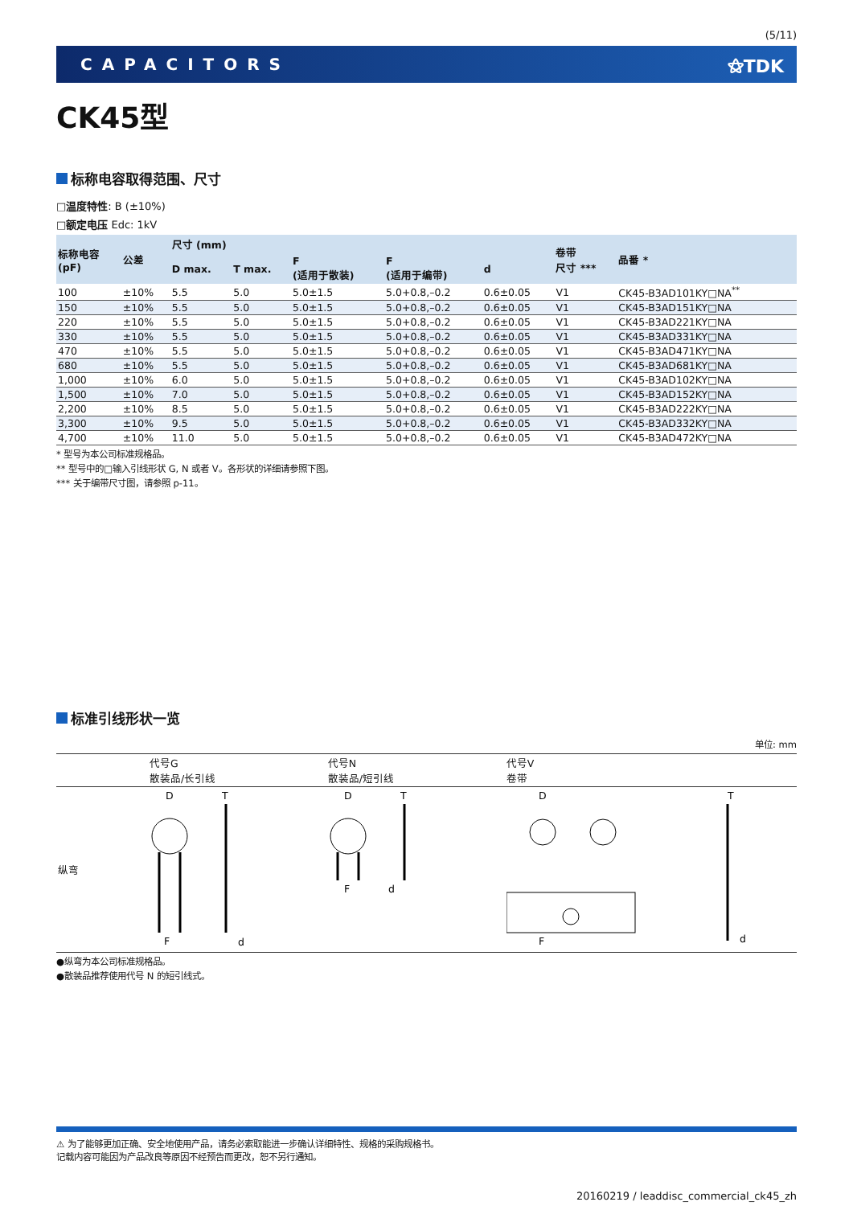(5/11)
CAPACITORS ⚝TDK
CK45型
标称电容取得范围、尺寸
□温度特性: B (±10%)
□额定电压 Edc: 1kV
| 标称电容 (pF) | 公差 | 尺寸 (mm) | | | | | 卷带 尺寸 *** | 品番 * |
| --- | --- | --- | --- | --- | --- | --- | --- | --- |
| | | D max. | T max. | F (适用于散装) | F (适用于编带) | d | | |
| 100 | ±10% | 5.5 | 5.0 | 5.0±1.5 | 5.0+0.8,–0.2 | 0.6±0.05 | V1 | CK45-B3AD101KY□NA<sup>**</sup> |
| 150 | ±10% | 5.5 | 5.0 | 5.0±1.5 | 5.0+0.8,–0.2 | 0.6±0.05 | V1 | CK45-B3AD151KY□NA |
| 220 | ±10% | 5.5 | 5.0 | 5.0±1.5 | 5.0+0.8,–0.2 | 0.6±0.05 | V1 | CK45-B3AD221KY□NA |
| 330 | ±10% | 5.5 | 5.0 | 5.0±1.5 | 5.0+0.8,–0.2 | 0.6±0.05 | V1 | CK45-B3AD331KY□NA |
| 470 | ±10% | 5.5 | 5.0 | 5.0±1.5 | 5.0+0.8,–0.2 | 0.6±0.05 | V1 | CK45-B3AD471KY□NA |
| 680 | ±10% | 5.5 | 5.0 | 5.0±1.5 | 5.0+0.8,–0.2 | 0.6±0.05 | V1 | CK45-B3AD681KY□NA |
| 1,000 | ±10% | 6.0 | 5.0 | 5.0±1.5 | 5.0+0.8,–0.2 | 0.6±0.05 | V1 | CK45-B3AD102KY□NA |
| 1,500 | ±10% | 7.0 | 5.0 | 5.0±1.5 | 5.0+0.8,–0.2 | 0.6±0.05 | V1 | CK45-B3AD152KY□NA |
| 2,200 | ±10% | 8.5 | 5.0 | 5.0±1.5 | 5.0+0.8,–0.2 | 0.6±0.05 | V1 | CK45-B3AD222KY□NA |
| 3,300 | ±10% | 9.5 | 5.0 | 5.0±1.5 | 5.0+0.8,–0.2 | 0.6±0.05 | V1 | CK45-B3AD332KY□NA |
| 4,700 | ±10% | 11.0 | 5.0 | 5.0±1.5 | 5.0+0.8,–0.2 | 0.6±0.05 | V1 | CK45-B3AD472KY□NA |
* 型号为本公司标准规格品。
** 型号中的□输入引线形状 G, N 或者 V。各形状的详细请参照下图。
*** 关于编带尺寸图，请参照 p-11。
标准引线形状一览
单位: mm
| | 代号G 散装品/长引线 | 代号N 散装品/短引线 | 代号V 卷带 |
| 纵弯 | D F T d | D F T d | D F T d |
●纵弯为本公司标准规格品。
●散装品推荐使用代号 N 的短引线式。
⚠ 为了能够更加正确、安全地使用产品，请务必索取能进一步确认详细特性、规格的采购规格书。
记载内容可能因为产品改良等原因不经预告而更改，恕不另行通知。
20160219 / leaddisc_commercial_ck45_zh